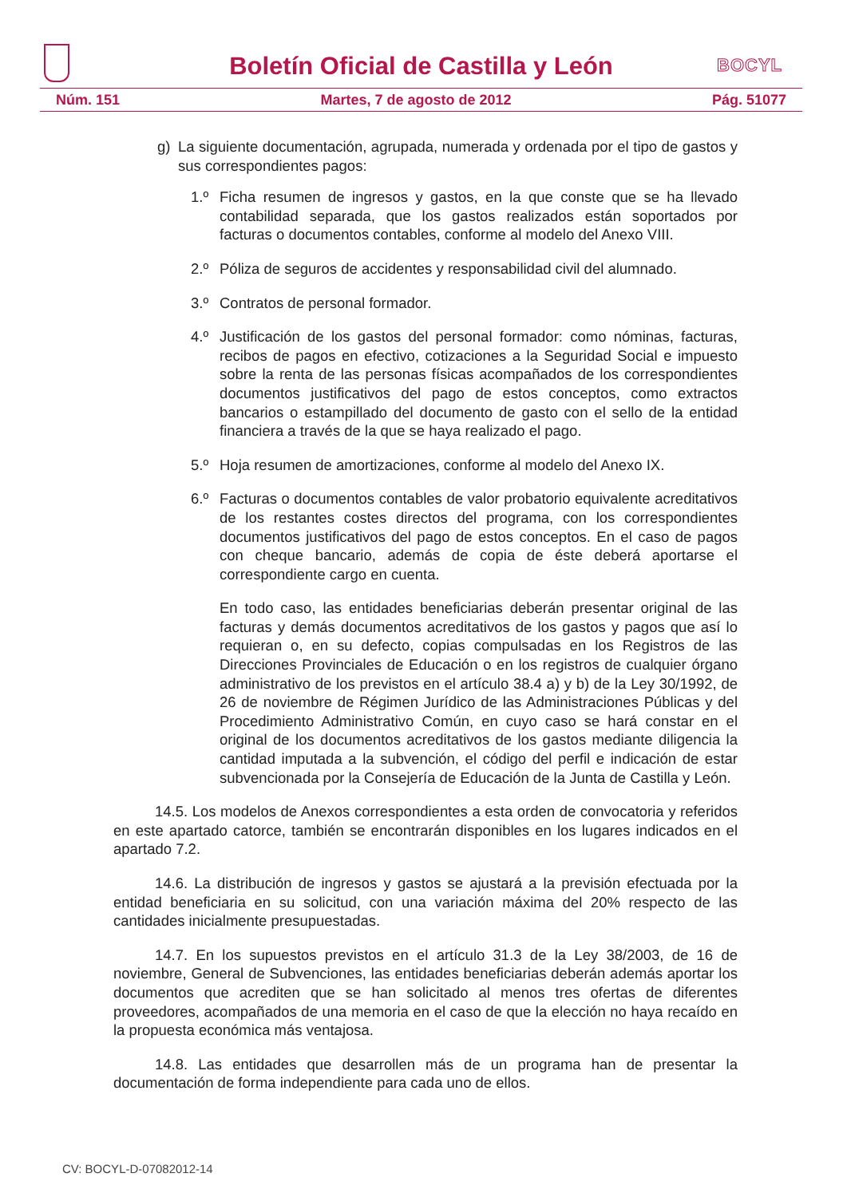Boletín Oficial de Castilla y León
BOCYL
Núm. 151 Martes, 7 de agosto de 2012 Pág. 51077
g) La siguiente documentación, agrupada, numerada y ordenada por el tipo de gastos y sus correspondientes pagos:
1.º Ficha resumen de ingresos y gastos, en la que conste que se ha llevado contabilidad separada, que los gastos realizados están soportados por facturas o documentos contables, conforme al modelo del Anexo VIII.
2.º Póliza de seguros de accidentes y responsabilidad civil del alumnado.
3.º Contratos de personal formador.
4.º Justificación de los gastos del personal formador: como nóminas, facturas, recibos de pagos en efectivo, cotizaciones a la Seguridad Social e impuesto sobre la renta de las personas físicas acompañados de los correspondientes documentos justificativos del pago de estos conceptos, como extractos bancarios o estampillado del documento de gasto con el sello de la entidad financiera a través de la que se haya realizado el pago.
5.º Hoja resumen de amortizaciones, conforme al modelo del Anexo IX.
6.º Facturas o documentos contables de valor probatorio equivalente acreditativos de los restantes costes directos del programa, con los correspondientes documentos justificativos del pago de estos conceptos. En el caso de pagos con cheque bancario, además de copia de éste deberá aportarse el correspondiente cargo en cuenta.
En todo caso, las entidades beneficiarias deberán presentar original de las facturas y demás documentos acreditativos de los gastos y pagos que así lo requieran o, en su defecto, copias compulsadas en los Registros de las Direcciones Provinciales de Educación o en los registros de cualquier órgano administrativo de los previstos en el artículo 38.4 a) y b) de la Ley 30/1992, de 26 de noviembre de Régimen Jurídico de las Administraciones Públicas y del Procedimiento Administrativo Común, en cuyo caso se hará constar en el original de los documentos acreditativos de los gastos mediante diligencia la cantidad imputada a la subvención, el código del perfil e indicación de estar subvencionada por la Consejería de Educación de la Junta de Castilla y León.
14.5. Los modelos de Anexos correspondientes a esta orden de convocatoria y referidos en este apartado catorce, también se encontrarán disponibles en los lugares indicados en el apartado 7.2.
14.6. La distribución de ingresos y gastos se ajustará a la previsión efectuada por la entidad beneficiaria en su solicitud, con una variación máxima del 20% respecto de las cantidades inicialmente presupuestadas.
14.7. En los supuestos previstos en el artículo 31.3 de la Ley 38/2003, de 16 de noviembre, General de Subvenciones, las entidades beneficiarias deberán además aportar los documentos que acrediten que se han solicitado al menos tres ofertas de diferentes proveedores, acompañados de una memoria en el caso de que la elección no haya recaído en la propuesta económica más ventajosa.
14.8. Las entidades que desarrollen más de un programa han de presentar la documentación de forma independiente para cada uno de ellos.
CV: BOCYL-D-07082012-14